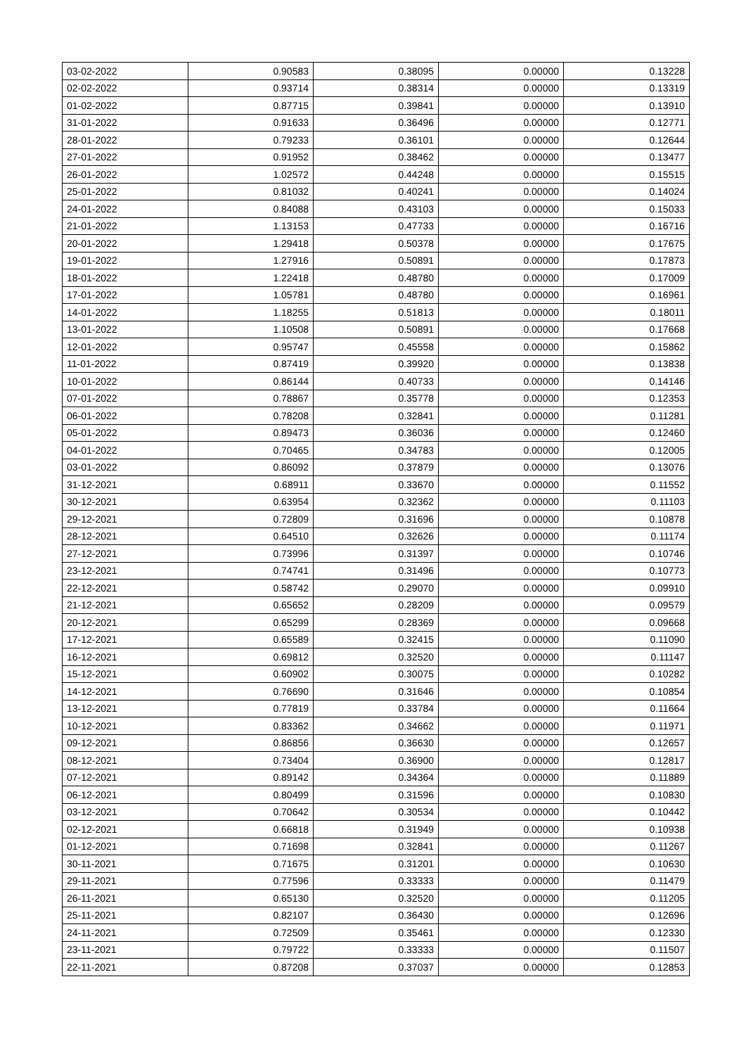| 03-02-2022 | 0.90583 | 0.38095 | 0.00000 | 0.13228 |
| 02-02-2022 | 0.93714 | 0.38314 | 0.00000 | 0.13319 |
| 01-02-2022 | 0.87715 | 0.39841 | 0.00000 | 0.13910 |
| 31-01-2022 | 0.91633 | 0.36496 | 0.00000 | 0.12771 |
| 28-01-2022 | 0.79233 | 0.36101 | 0.00000 | 0.12644 |
| 27-01-2022 | 0.91952 | 0.38462 | 0.00000 | 0.13477 |
| 26-01-2022 | 1.02572 | 0.44248 | 0.00000 | 0.15515 |
| 25-01-2022 | 0.81032 | 0.40241 | 0.00000 | 0.14024 |
| 24-01-2022 | 0.84088 | 0.43103 | 0.00000 | 0.15033 |
| 21-01-2022 | 1.13153 | 0.47733 | 0.00000 | 0.16716 |
| 20-01-2022 | 1.29418 | 0.50378 | 0.00000 | 0.17675 |
| 19-01-2022 | 1.27916 | 0.50891 | 0.00000 | 0.17873 |
| 18-01-2022 | 1.22418 | 0.48780 | 0.00000 | 0.17009 |
| 17-01-2022 | 1.05781 | 0.48780 | 0.00000 | 0.16961 |
| 14-01-2022 | 1.18255 | 0.51813 | 0.00000 | 0.18011 |
| 13-01-2022 | 1.10508 | 0.50891 | 0.00000 | 0.17668 |
| 12-01-2022 | 0.95747 | 0.45558 | 0.00000 | 0.15862 |
| 11-01-2022 | 0.87419 | 0.39920 | 0.00000 | 0.13838 |
| 10-01-2022 | 0.86144 | 0.40733 | 0.00000 | 0.14146 |
| 07-01-2022 | 0.78867 | 0.35778 | 0.00000 | 0.12353 |
| 06-01-2022 | 0.78208 | 0.32841 | 0.00000 | 0.11281 |
| 05-01-2022 | 0.89473 | 0.36036 | 0.00000 | 0.12460 |
| 04-01-2022 | 0.70465 | 0.34783 | 0.00000 | 0.12005 |
| 03-01-2022 | 0.86092 | 0.37879 | 0.00000 | 0.13076 |
| 31-12-2021 | 0.68911 | 0.33670 | 0.00000 | 0.11552 |
| 30-12-2021 | 0.63954 | 0.32362 | 0.00000 | 0.11103 |
| 29-12-2021 | 0.72809 | 0.31696 | 0.00000 | 0.10878 |
| 28-12-2021 | 0.64510 | 0.32626 | 0.00000 | 0.11174 |
| 27-12-2021 | 0.73996 | 0.31397 | 0.00000 | 0.10746 |
| 23-12-2021 | 0.74741 | 0.31496 | 0.00000 | 0.10773 |
| 22-12-2021 | 0.58742 | 0.29070 | 0.00000 | 0.09910 |
| 21-12-2021 | 0.65652 | 0.28209 | 0.00000 | 0.09579 |
| 20-12-2021 | 0.65299 | 0.28369 | 0.00000 | 0.09668 |
| 17-12-2021 | 0.65589 | 0.32415 | 0.00000 | 0.11090 |
| 16-12-2021 | 0.69812 | 0.32520 | 0.00000 | 0.11147 |
| 15-12-2021 | 0.60902 | 0.30075 | 0.00000 | 0.10282 |
| 14-12-2021 | 0.76690 | 0.31646 | 0.00000 | 0.10854 |
| 13-12-2021 | 0.77819 | 0.33784 | 0.00000 | 0.11664 |
| 10-12-2021 | 0.83362 | 0.34662 | 0.00000 | 0.11971 |
| 09-12-2021 | 0.86856 | 0.36630 | 0.00000 | 0.12657 |
| 08-12-2021 | 0.73404 | 0.36900 | 0.00000 | 0.12817 |
| 07-12-2021 | 0.89142 | 0.34364 | 0.00000 | 0.11889 |
| 06-12-2021 | 0.80499 | 0.31596 | 0.00000 | 0.10830 |
| 03-12-2021 | 0.70642 | 0.30534 | 0.00000 | 0.10442 |
| 02-12-2021 | 0.66818 | 0.31949 | 0.00000 | 0.10938 |
| 01-12-2021 | 0.71698 | 0.32841 | 0.00000 | 0.11267 |
| 30-11-2021 | 0.71675 | 0.31201 | 0.00000 | 0.10630 |
| 29-11-2021 | 0.77596 | 0.33333 | 0.00000 | 0.11479 |
| 26-11-2021 | 0.65130 | 0.32520 | 0.00000 | 0.11205 |
| 25-11-2021 | 0.82107 | 0.36430 | 0.00000 | 0.12696 |
| 24-11-2021 | 0.72509 | 0.35461 | 0.00000 | 0.12330 |
| 23-11-2021 | 0.79722 | 0.33333 | 0.00000 | 0.11507 |
| 22-11-2021 | 0.87208 | 0.37037 | 0.00000 | 0.12853 |